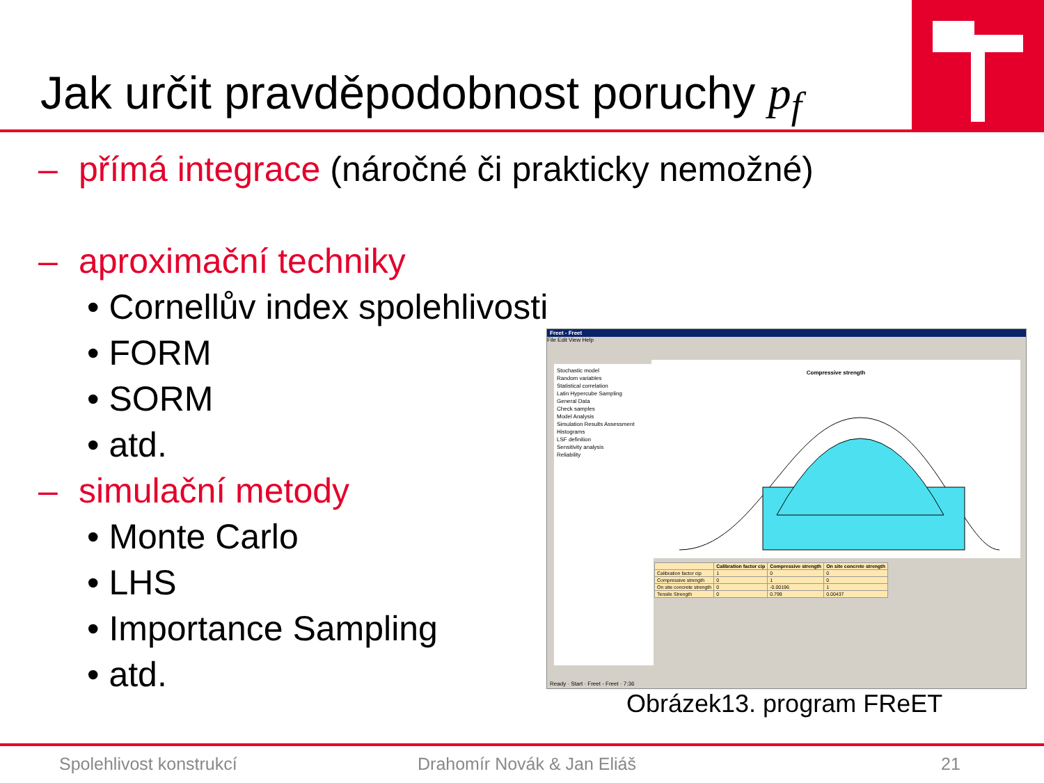Jak určit pravděpodobnost poruchy p<sub>f</sub>
– přímá integrace (náročné či prakticky nemožné)
– aproximační techniky
• Cornellův index spolehlivosti
• FORM
• SORM
• atd.
– simulační metody
• Monte Carlo
• LHS
• Importance Sampling
• atd.
Freet - Freet
File Edit View Help
Stochastic model
Random variables
Statistical correlation
Latin Hypercube Sampling
General Data
Check samples
Model Analysis
Simulation Results Assessment
Histograms
LSF definition
Sensitivity analysis
Reliability
Compressive strength
| | Calibration factor cip | Compressive strength | On site concrete strength |
| --- | --- | --- | --- |
| Calibration factor cip | 1 | 0 | 0 |
| Compressive strength | 0 | 1 | 0 |
| On site concrete strength | 0 | -0.00196 | 1 |
| Tensile Strength | 0 | 0.799 | 0.00437 |
Ready · Start · Freet - Freet · 7:36
Obrázek13. program FReET
Spolehlivost konstrukcí Drahomír Novák & Jan Eliáš 21